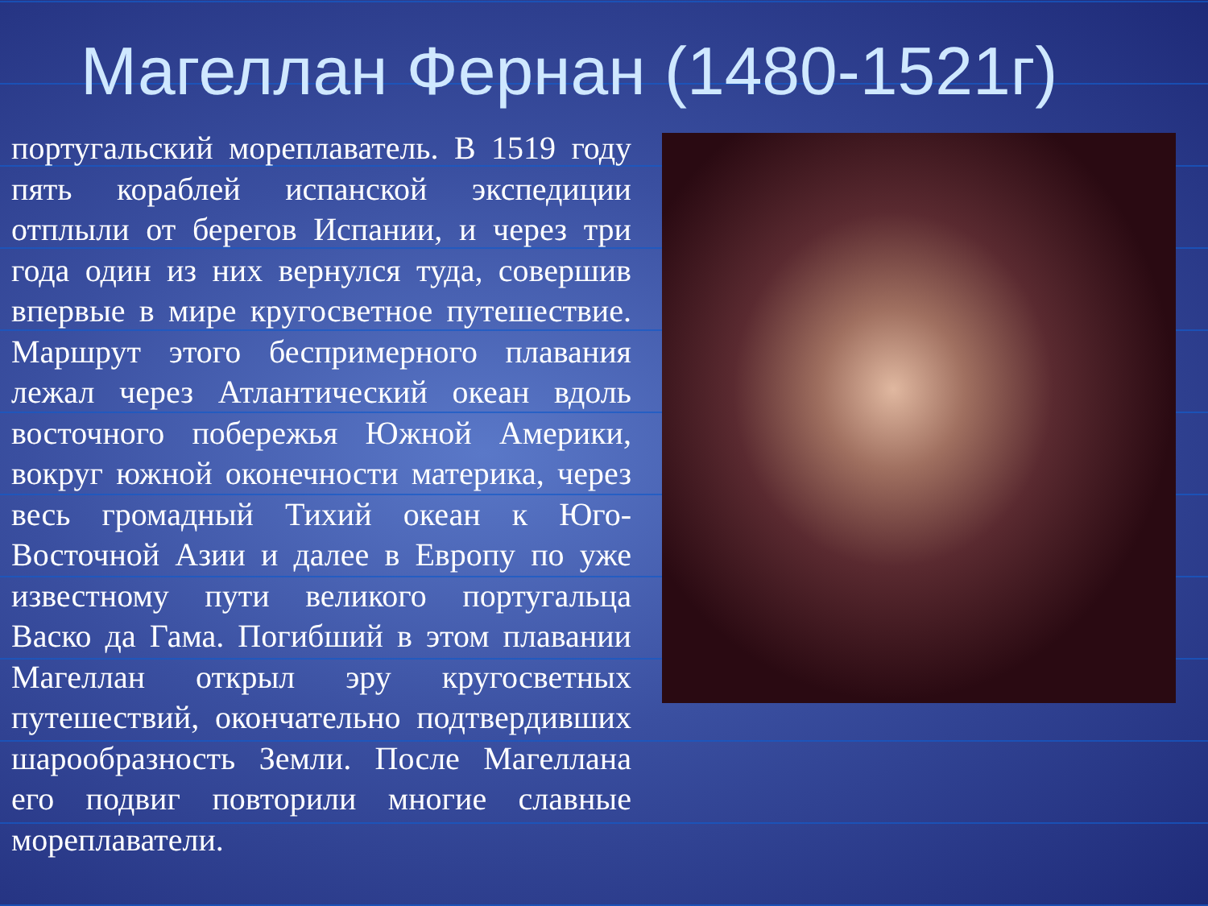Магеллан Фернан (1480-1521г)
португальский мореплаватель. В 1519 году пять кораблей испанской экспедиции отплыли от берегов Испании, и через три года один из них вернулся туда, совершив впервые в мире кругосветное путешествие. Маршрут этого беспримерного плавания лежал через Атлантический океан вдоль восточного побережья Южной Америки, вокруг южной оконечности материка, через весь громадный Тихий океан к Юго-Восточной Азии и далее в Европу по уже известному пути великого португальца Васко да Гама. Погибший в этом плавании Магеллан открыл эру кругосветных путешествий, окончательно подтвердивших шарообразность Земли. После Магеллана его подвиг повторили многие славные мореплаватели.